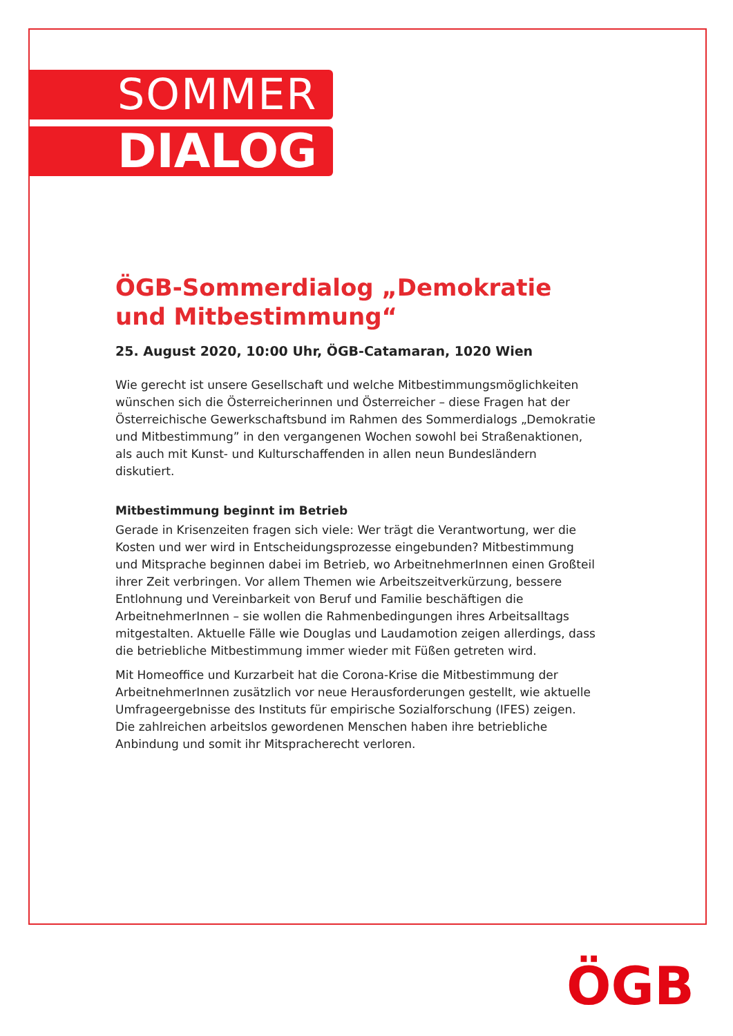SOMMER
DIALOG
ÖGB-Sommerdialog „Demokratie und Mitbestimmung“
25. August 2020, 10:00 Uhr, ÖGB-Catamaran, 1020 Wien
Wie gerecht ist unsere Gesellschaft und welche Mitbestimmungsmöglichkeiten wünschen sich die Österreicherinnen und Österreicher – diese Fragen hat der Österreichische Gewerkschaftsbund im Rahmen des Sommerdialogs „Demokratie und Mitbestimmung” in den vergangenen Wochen sowohl bei Straßenaktionen, als auch mit Kunst- und Kulturschaffenden in allen neun Bundesländern diskutiert.
Mitbestimmung beginnt im Betrieb
Gerade in Krisenzeiten fragen sich viele: Wer trägt die Verantwortung, wer die Kosten und wer wird in Entscheidungsprozesse eingebunden? Mitbestimmung und Mitsprache beginnen dabei im Betrieb, wo ArbeitnehmerInnen einen Großteil ihrer Zeit verbringen. Vor allem Themen wie Arbeitszeitverkürzung, bessere Entlohnung und Vereinbarkeit von Beruf und Familie beschäftigen die ArbeitnehmerInnen – sie wollen die Rahmenbedingungen ihres Arbeitsalltags mitgestalten. Aktuelle Fälle wie Douglas und Laudamotion zeigen allerdings, dass die betriebliche Mitbestimmung immer wieder mit Füßen getreten wird.
Mit Homeoffice und Kurzarbeit hat die Corona-Krise die Mitbestimmung der ArbeitnehmerInnen zusätzlich vor neue Herausforderungen gestellt, wie aktuelle Umfrageergebnisse des Instituts für empirische Sozialforschung (IFES) zeigen. Die zahlreichen arbeitslos gewordenen Menschen haben ihre betriebliche Anbindung und somit ihr Mitspracherecht verloren.
ÖGB